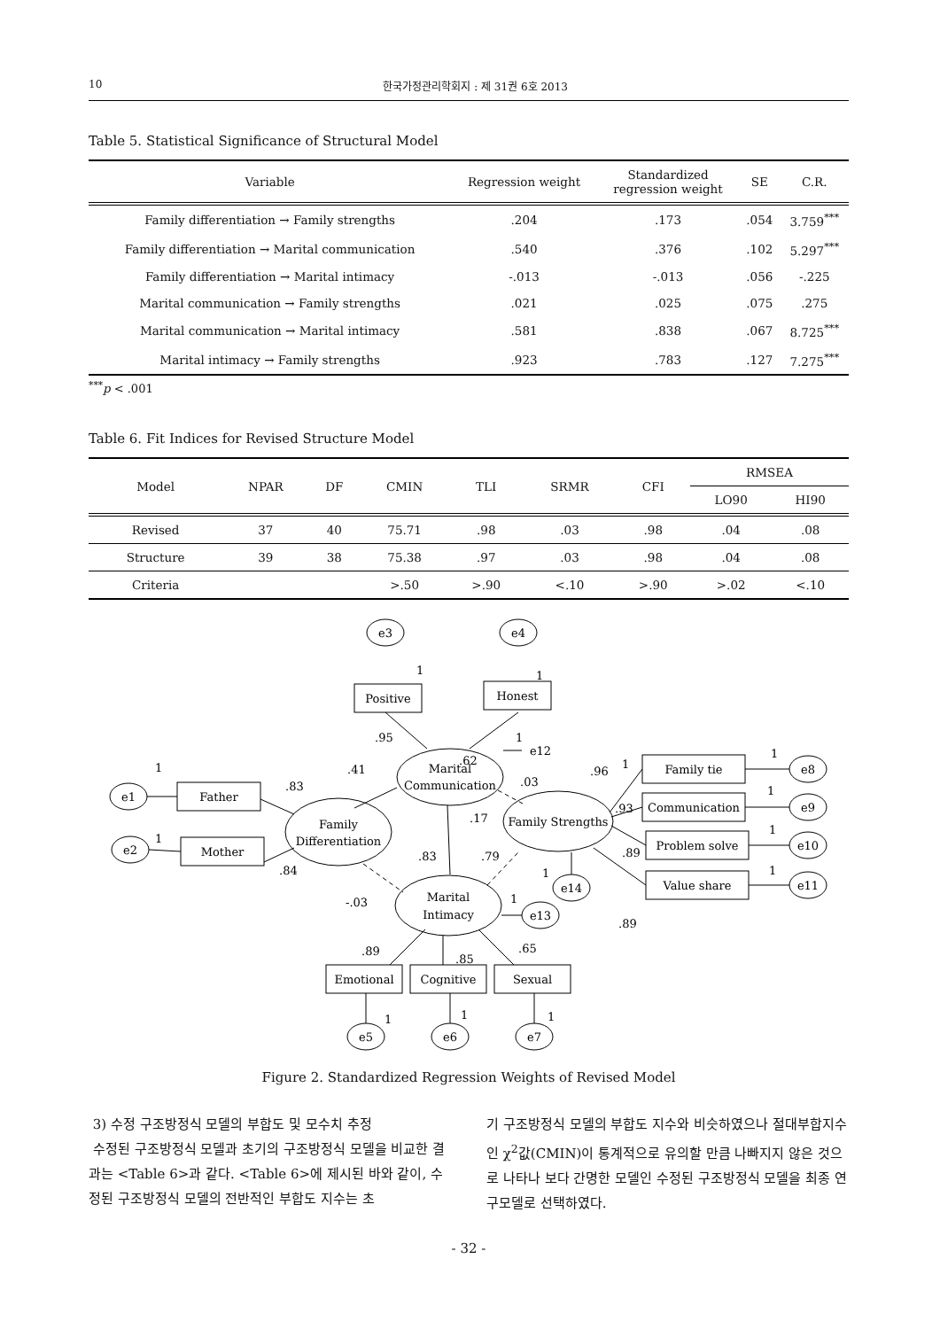10 한국가정관리학회지 : 제 31권 6호 2013
Table 5. Statistical Significance of Structural Model
| Variable | Regression weight | Standardized regression weight | SE | C.R. |
| --- | --- | --- | --- | --- |
| Family differentiation → Family strengths | .204 | .173 | .054 | 3.759<sup>***</sup> |
| Family differentiation → Marital communication | .540 | .376 | .102 | 5.297<sup>***</sup> |
| Family differentiation → Marital intimacy | -.013 | -.013 | .056 | -.225 |
| Marital communication → Family strengths | .021 | .025 | .075 | .275 |
| Marital communication → Marital intimacy | .581 | .838 | .067 | 8.725<sup>***</sup> |
| Marital intimacy → Family strengths | .923 | .783 | .127 | 7.275<sup>***</sup> |
<sup>***</sup> p < .001
Table 6. Fit Indices for Revised Structure Model
| Model | NPAR | DF | CMIN | TLI | SRMR | CFI | RMSEA | |
| --- | --- | --- | --- | --- | --- | --- | --- | --- |
| | | | | | | | LO90 | HI90 |
| Revised | 37 | 40 | 75.71 | .98 | .03 | .98 | .04 | .08 |
| Structure | 39 | 38 | 75.38 | .97 | .03 | .98 | .04 | .08 |
| Criteria | | | >.50 | >.90 | <.10 | >.90 | >.02 | <.10 |
e3
e4
Positive
Honest
Marital
Communication
Family
Differentiation
Family Strengths
Marital
Intimacy
e1
e2
Father
Mother
Family tie
Communication
Problem solve
Value share
e8
e9
e10
e11
e14
e13
e12
Emotional
Cognitive
Sexual
e5
e6
e7
1
1
.62
.95
1
.41
.83
.84
1
1
.17
.03
.83
.79
-.03
.96
1
.93
.89
.89
1
1
1
1
1
1
.89
.85
.65
1
1
1
Figure 2. Standardized Regression Weights of Revised Model
3) 수정 구조방정식 모델의 부합도 및 모수치 추정
수정된 구조방정식 모델과 초기의 구조방정식 모델을 비교한 결과는 <Table 6>과 같다. <Table 6>에 제시된 바와 같이, 수정된 구조방정식 모델의 전반적인 부합도 지수는 초
기 구조방정식 모델의 부합도 지수와 비슷하였으나 절대부합지수인 χ<sup>2</sup>값(CMIN)이 통계적으로 유의할 만큼 나빠지지 않은 것으로 나타나 보다 간명한 모델인 수정된 구조방정식 모델을 최종 연구모델로 선택하였다.
- 32 -